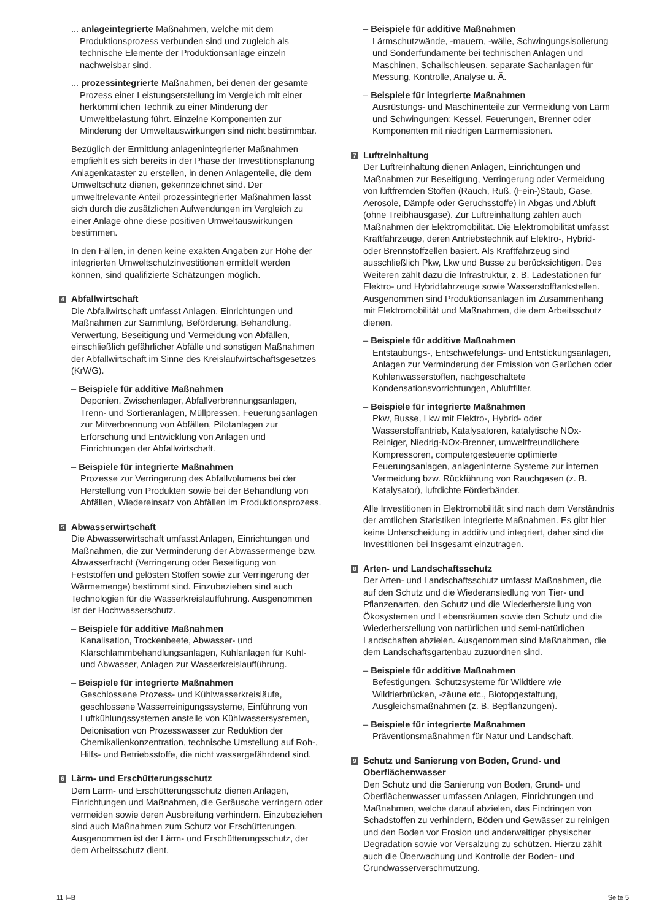... anlageintegrierte Maßnahmen, welche mit dem Produktionsprozess verbunden sind und zugleich als technische Elemente der Produktionsanlage einzeln nachweisbar sind.
... prozessintegrierte Maßnahmen, bei denen der gesamte Prozess einer Leistungserstellung im Vergleich mit einer herkömmlichen Technik zu einer Minderung der Umweltbelastung führt. Einzelne Komponenten zur Minderung der Umweltauswirkungen sind nicht bestimmbar.
Bezüglich der Ermittlung anlagenintegrierter Maßnahmen empfiehlt es sich bereits in der Phase der Investitionsplanung Anlagenkataster zu erstellen, in denen Anlagenteile, die dem Umweltschutz dienen, gekennzeichnet sind. Der umweltrelevante Anteil prozessintegrierter Maßnahmen lässt sich durch die zusätzlichen Aufwendungen im Vergleich zu einer Anlage ohne diese positiven Umweltauswirkungen bestimmen.
In den Fällen, in denen keine exakten Angaben zur Höhe der integrierten Umweltschutzinvestitionen ermittelt werden können, sind qualifizierte Schätzungen möglich.
4 Abfallwirtschaft
Die Abfallwirtschaft umfasst Anlagen, Einrichtungen und Maßnahmen zur Sammlung, Beförderung, Behandlung, Verwertung, Beseitigung und Vermeidung von Abfällen, einschließlich gefährlicher Abfälle und sonstigen Maßnahmen der Abfallwirtschaft im Sinne des Kreislaufwirtschaftsgesetzes (KrWG).
– Beispiele für additive Maßnahmen
Deponien, Zwischenlager, Abfallverbrennungsanlagen, Trenn- und Sortieranlagen, Müllpressen, Feuerungsanlagen zur Mitverbrennung von Abfällen, Pilotanlagen zur Erforschung und Entwicklung von Anlagen und Einrichtungen der Abfallwirtschaft.
– Beispiele für integrierte Maßnahmen
Prozesse zur Verringerung des Abfallvolumens bei der Herstellung von Produkten sowie bei der Behandlung von Abfällen, Wiedereinsatz von Abfällen im Produktionsprozess.
5 Abwasserwirtschaft
Die Abwasserwirtschaft umfasst Anlagen, Einrichtungen und Maßnahmen, die zur Verminderung der Abwassermenge bzw. Abwasserfracht (Verringerung oder Beseitigung von Feststoffen und gelösten Stoffen sowie zur Verringerung der Wärmemenge) bestimmt sind. Einzubeziehen sind auch Technologien für die Wasserkreislaufführung. Ausgenommen ist der Hochwasserschutz.
– Beispiele für additive Maßnahmen
Kanalisation, Trockenbeete, Abwasser- und Klärschlammbehandlungsanlagen, Kühlanlagen für Kühl- und Abwasser, Anlagen zur Wasserkreislaufführung.
– Beispiele für integrierte Maßnahmen
Geschlossene Prozess- und Kühlwasserkreisläufe, geschlossene Wasserreinigungssysteme, Einführung von Luftkühlungssystemen anstelle von Kühlwassersystemen, Deionisation von Prozesswasser zur Reduktion der Chemikalienkonzentration, technische Umstellung auf Roh-, Hilfs- und Betriebsstoffe, die nicht wassergefährdend sind.
6 Lärm- und Erschütterungsschutz
Dem Lärm- und Erschütterungsschutz dienen Anlagen, Einrichtungen und Maßnahmen, die Geräusche verringern oder vermeiden sowie deren Ausbreitung verhindern. Einzubeziehen sind auch Maßnahmen zum Schutz vor Erschütterungen. Ausgenommen ist der Lärm- und Erschütterungsschutz, der dem Arbeitsschutz dient.
– Beispiele für additive Maßnahmen
Lärmschutzwände, -mauern, -wälle, Schwingungsisolierung und Sonderfundamente bei technischen Anlagen und Maschinen, Schallschleusen, separate Sachanlagen für Messung, Kontrolle, Analyse u. Ä.
– Beispiele für integrierte Maßnahmen
Ausrüstungs- und Maschinenteile zur Vermeidung von Lärm und Schwingungen; Kessel, Feuerungen, Brenner oder Komponenten mit niedrigen Lärmemissionen.
7 Luftreinhaltung
Der Luftreinhaltung dienen Anlagen, Einrichtungen und Maßnahmen zur Beseitigung, Verringerung oder Vermeidung von luftfremden Stoffen (Rauch, Ruß, (Fein-)Staub, Gase, Aerosole, Dämpfe oder Geruchsstoffe) in Abgas und Abluft (ohne Treibhausgase). Zur Luftreinhaltung zählen auch Maßnahmen der Elektromobilität. Die Elektromobilität umfasst Kraftfahrzeuge, deren Antriebstechnik auf Elektro-, Hybrid- oder Brennstoffzellen basiert. Als Kraftfahrzeug sind ausschließlich Pkw, Lkw und Busse zu berücksichtigen. Des Weiteren zählt dazu die Infrastruktur, z. B. Ladestationen für Elektro- und Hybridfahrzeuge sowie Wasserstofftankstellen. Ausgenommen sind Produktionsanlagen im Zusammenhang mit Elektromobilität und Maßnahmen, die dem Arbeitsschutz dienen.
– Beispiele für additive Maßnahmen
Entstaubungs-, Entschwefelungs- und Entstickungsanlagen, Anlagen zur Verminderung der Emission von Gerüchen oder Kohlenwasserstoffen, nachgeschaltete Kondensationsvorrichtungen, Abluftfilter.
– Beispiele für integrierte Maßnahmen
Pkw, Busse, Lkw mit Elektro-, Hybrid- oder Wasserstoffantrieb, Katalysatoren, katalytische NOx-Reiniger, Niedrig-NOx-Brenner, umweltfreundlichere Kompressoren, computergesteuerte optimierte Feuerungsanlagen, anlageninterne Systeme zur internen Vermeidung bzw. Rückführung von Rauchgasen (z. B. Katalysator), luftdichte Förderbänder.
Alle Investitionen in Elektromobilität sind nach dem Verständnis der amtlichen Statistiken integrierte Maßnahmen. Es gibt hier keine Unterscheidung in additiv und integriert, daher sind die Investitionen bei Insgesamt einzutragen.
8 Arten- und Landschaftsschutz
Der Arten- und Landschaftsschutz umfasst Maßnahmen, die auf den Schutz und die Wiederansiedlung von Tier- und Pflanzenarten, den Schutz und die Wiederherstellung von Ökosystemen und Lebensräumen sowie den Schutz und die Wiederherstellung von natürlichen und semi-natürlichen Landschaften abzielen. Ausgenommen sind Maßnahmen, die dem Landschaftsgartenbau zuzuordnen sind.
– Beispiele für additive Maßnahmen
Befestigungen, Schutzsysteme für Wildtiere wie Wildtierbrücken, -zäune etc., Biotopgestaltung, Ausgleichsmaßnahmen (z. B. Bepflanzungen).
– Beispiele für integrierte Maßnahmen
Präventionsmaßnahmen für Natur und Landschaft.
9 Schutz und Sanierung von Boden, Grund- und Oberflächenwasser
Den Schutz und die Sanierung von Boden, Grund- und Oberflächenwasser umfassen Anlagen, Einrichtungen und Maßnahmen, welche darauf abzielen, das Eindringen von Schadstoffen zu verhindern, Böden und Gewässer zu reinigen und den Boden vor Erosion und anderweitiger physischer Degradation sowie vor Versalzung zu schützen. Hierzu zählt auch die Überwachung und Kontrolle der Boden- und Grundwasserverschmutzung.
11 I–B Seite 5